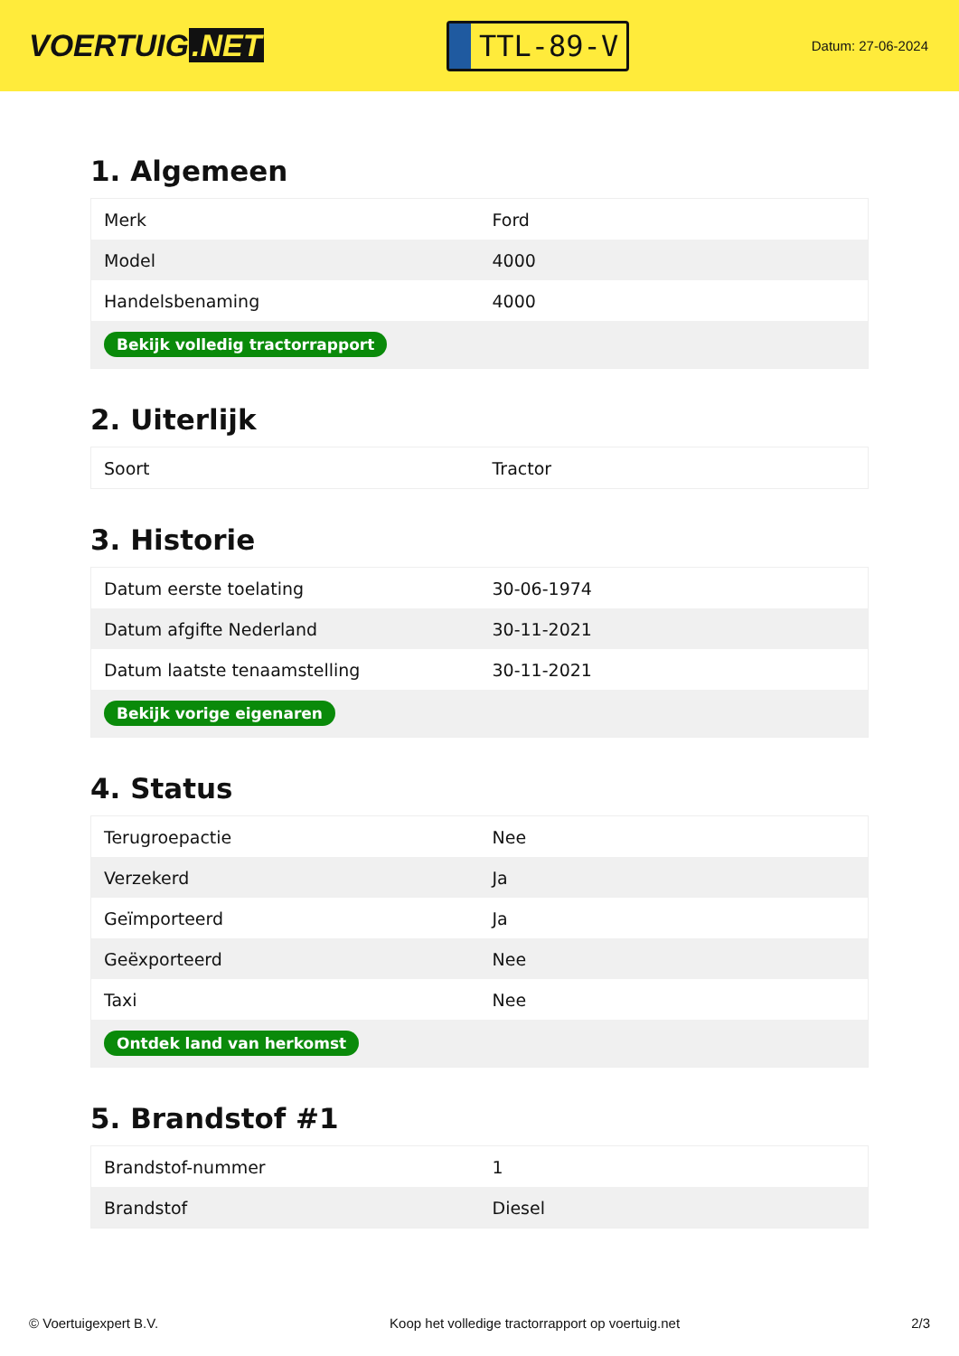VOERTUIG.NET
TTL-89-V
Datum: 27-06-2024
1. Algemeen
| Merk | Ford |
| Model | 4000 |
| Handelsbenaming | 4000 |
| Bekijk volledig tractorrapport | |
2. Uiterlijk
| Soort | Tractor |
3. Historie
| Datum eerste toelating | 30-06-1974 |
| Datum afgifte Nederland | 30-11-2021 |
| Datum laatste tenaamstelling | 30-11-2021 |
| Bekijk vorige eigenaren | |
4. Status
| Terugroepactie | Nee |
| Verzekerd | Ja |
| Geïmporteerd | Ja |
| Geëxporteerd | Nee |
| Taxi | Nee |
| Ontdek land van herkomst | |
5. Brandstof #1
| Brandstof-nummer | 1 |
| Brandstof | Diesel |
© Voertuigexpert B.V. Koop het volledige tractorrapport op voertuig.net 2/3